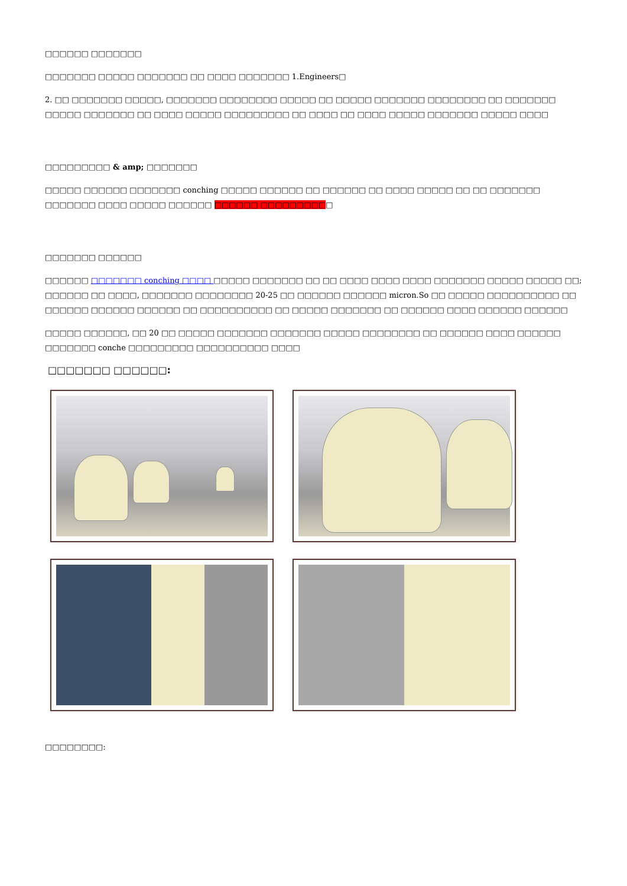□□□□□□ □□□□□□□
□□□□□□□ □□□□□ □□□□□□□ □□ □□□□ □□□□□□□ 1.Engineers□
2. □□ □□□□□□□ □□□□□, □□□□□□□ □□□□□□□□ □□□□□ □□ □□□□□ □□□□□□□ □□□□□□□□ □□ □□□□□□□ □□□□□ □□□□□□□ □□ □□□□ □□□□□ □□□□□□□□□ □□ □□□□ □□ □□□□ □□□□□ □□□□□□□ □□□□□ □□□□
□□□□□□□□□ & amp; □□□□□□□
□□□□□ □□□□□□ □□□□□□□ conching □□□□□ □□□□□□ □□ □□□□□□ □□ □□□□ □□□□□ □□ □□ □□□□□□□ □□□□□□□ □□□□ □□□□□ □□□□□□ □□□□□□ □□□□□□□□□□
□□□□□□□ □□□□□□
□□□□□□ □□□□□□□ conching □□□□ □□□□□ □□□□□□□ □□ □□ □□□□ □□□□ □□□□ □□□□□□□ □□□□□ □□□□□ □□; □□□□□□ □□ □□□□, □□□□□□□ □□□□□□□□ 20-25 □□ □□□□□□ □□□□□□ micron.So □□ □□□□□ □□□□□□□□□□ □□ □□□□□□ □□□□□□ □□□□□□ □□ □□□□□□□□□□ □□ □□□□□ □□□□□□□ □□ □□□□□□ □□□□ □□□□□□ □□□□□□
□□□□□ □□□□□□, □□ 20 □□ □□□□□ □□□□□□□ □□□□□□□ □□□□□ □□□□□□□□ □□ □□□□□□ □□□□ □□□□□□ □□□□□□□ conche □□□□□□□□□ □□□□□□□□□□ □□□□
□□□□□□□ □□□□□□:
□□□□□□□□: